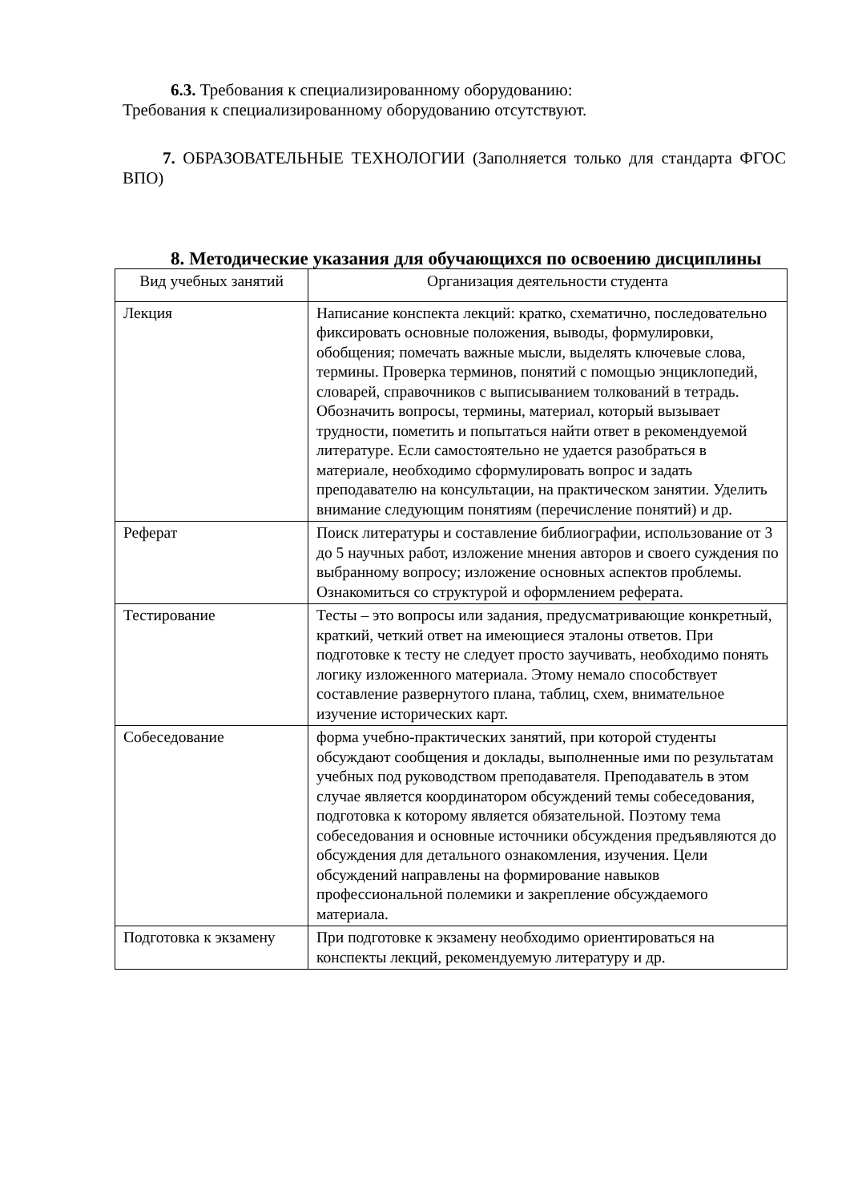6.3. Требования к специализированному оборудованию:
Требования к специализированному оборудованию отсутствуют.
7. ОБРАЗОВАТЕЛЬНЫЕ ТЕХНОЛОГИИ (Заполняется только для стандарта ФГОС ВПО)
8. Методические указания для обучающихся по освоению дисциплины
| Вид учебных занятий | Организация деятельности студента |
| --- | --- |
| Лекция | Написание конспекта лекций: кратко, схематично, последовательно фиксировать основные положения, выводы, формулировки, обобщения; помечать важные мысли, выделять ключевые слова, термины. Проверка терминов, понятий с помощью энциклопедий, словарей, справочников с выписыванием толкований в тетрадь. Обозначить вопросы, термины, материал, который вызывает трудности, пометить и попытаться найти ответ в рекомендуемой литературе. Если самостоятельно не удается разобраться в материале, необходимо сформулировать вопрос и задать преподавателю на консультации, на практическом занятии. Уделить внимание следующим понятиям (перечисление понятий) и др. |
| Реферат | Поиск литературы и составление библиографии, использование от 3 до 5 научных работ, изложение мнения авторов и своего суждения по выбранному вопросу; изложение основных аспектов проблемы. Ознакомиться со структурой и оформлением реферата. |
| Тестирование | Тесты – это вопросы или задания, предусматривающие конкретный, краткий, четкий ответ на имеющиеся эталоны ответов. При подготовке к тесту не следует просто заучивать, необходимо понять логику изложенного материала. Этому немало способствует составление развернутого плана, таблиц, схем, внимательное изучение исторических карт. |
| Собеседование | форма учебно-практических занятий, при которой студенты обсуждают сообщения и доклады, выполненные ими по результатам учебных под руководством преподавателя. Преподаватель в этом случае является координатором обсуждений темы собеседования, подготовка к которому является обязательной. Поэтому тема собеседования и основные источники обсуждения предъявляются до обсуждения для детального ознакомления, изучения. Цели обсуждений направлены на формирование навыков профессиональной полемики и закрепление обсуждаемого материала. |
| Подготовка к экзамену | При подготовке к экзамену необходимо ориентироваться на конспекты лекций, рекомендуемую литературу и др. |